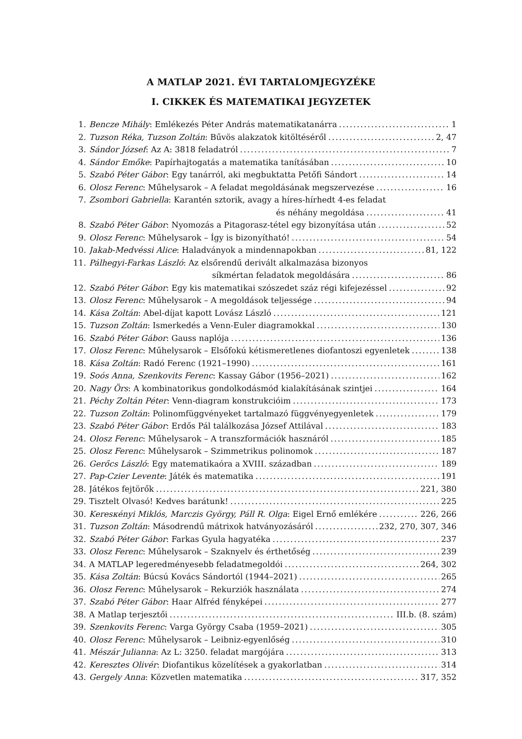A MATLAP 2021. ÉVI TARTALOMJEGYZÉKE
I. CIKKEK ÉS MATEMATIKAI JEGYZETEK
1. Bencze Mihály: Emlékezés Péter András matematikatanárra 1
2. Tuzson Réka, Tuzson Zoltán: Bűvös alakzatok kitöltéséről 2, 47
3. Sándor József: Az A: 3818 feladatról 7
4. Sándor Emőke: Papírhajtogatás a matematika tanításában 10
5. Szabó Péter Gábor: Egy tanárról, aki megbuktatta Petőfi Sándort 14
6. Olosz Ferenc: Műhelysarok – A feladat megoldásának megszervezése 16
7. Zsombori Gabriella: Karantén sztorik, avagy a híres-hírhedt 4-es feladat
és néhány megoldása 41
8. Szabó Péter Gábor: Nyomozás a Pitagorasz-tétel egy bizonyítása után 52
9. Olosz Ferenc: Műhelysarok – Így is bizonyítható! 54
10. Jakab-Medvéssi Alice: Haladványok a mindennapokban 81, 122
11. Pálhegyi-Farkas László: Az elsőrendű derivált alkalmazása bizonyos
síkmértan feladatok megoldására 86
12. Szabó Péter Gábor: Egy kis matematikai szószedet száz régi kifejezéssel 92
13. Olosz Ferenc: Műhelysarok – A megoldások teljessége 94
14. Kása Zoltán: Abel-díjat kapott Lovász László 121
15. Tuzson Zoltán: Ismerkedés a Venn-Euler diagramokkal 130
16. Szabó Péter Gábor: Gauss naplója 136
17. Olosz Ferenc: Műhelysarok – Elsőfokú kétismeretlenes diofantoszi egyenletek 138
18. Kása Zoltán: Radó Ferenc (1921–1990) 161
19. Soós Anna, Szenkovits Ferenc: Kassay Gábor (1956–2021) 162
20. Nagy Örs: A kombinatorikus gondolkodásmód kialakításának szintjei 164
21. Péchy Zoltán Péter: Venn-diagram konstrukcióim 173
22. Tuzson Zoltán: Polinomfüggvényeket tartalmazó függvényegyenletek 179
23. Szabó Péter Gábor: Erdős Pál találkozása József Attilával 183
24. Olosz Ferenc: Műhelysarok – A transzformációk hasznáról 185
25. Olosz Ferenc: Műhelysarok – Szimmetrikus polinomok 187
26. Gerőcs László: Egy matematikaóra a XVIII. században 189
27. Pap-Czier Levente: Játék és matematika 191
28. Játékos fejtörők 221, 380
29. Tisztelt Olvasó! Kedves barátunk! 225
30. Keresκényi Miklós, Marczis György, Páll R. Olga: Eigel Ernő emlékére 226, 266
31. Tuzson Zoltán: Másodrendű mátrixok hatványozásáról 232, 270, 307, 346
32. Szabó Péter Gábor: Farkas Gyula hagyatéka 237
33. Olosz Ferenc: Műhelysarok – Szaknyelv és érthetőség 239
34. A MATLAP legeredményesebb feladatmegoldói 264, 302
35. Kása Zoltán: Búcsú Kovács Sándortól (1944–2021) 265
36. Olosz Ferenc: Műhelysarok – Rekurziók használata 274
37. Szabó Péter Gábor: Haar Alfréd fényképei 277
38. A Matlap terjesztői III.b. (8. szám)
39. Szenkovits Ferenc: Varga György Csaba (1959–2021) 305
40. Olosz Ferenc: Műhelysarok – Leibniz-egyenlőség 310
41. Mészár Julianna: Az L: 3250. feladat margójára 313
42. Keresztes Olivér: Diofantikus közelítések a gyakorlatban 314
43. Gergely Anna: Közvetlen matematika 317, 352